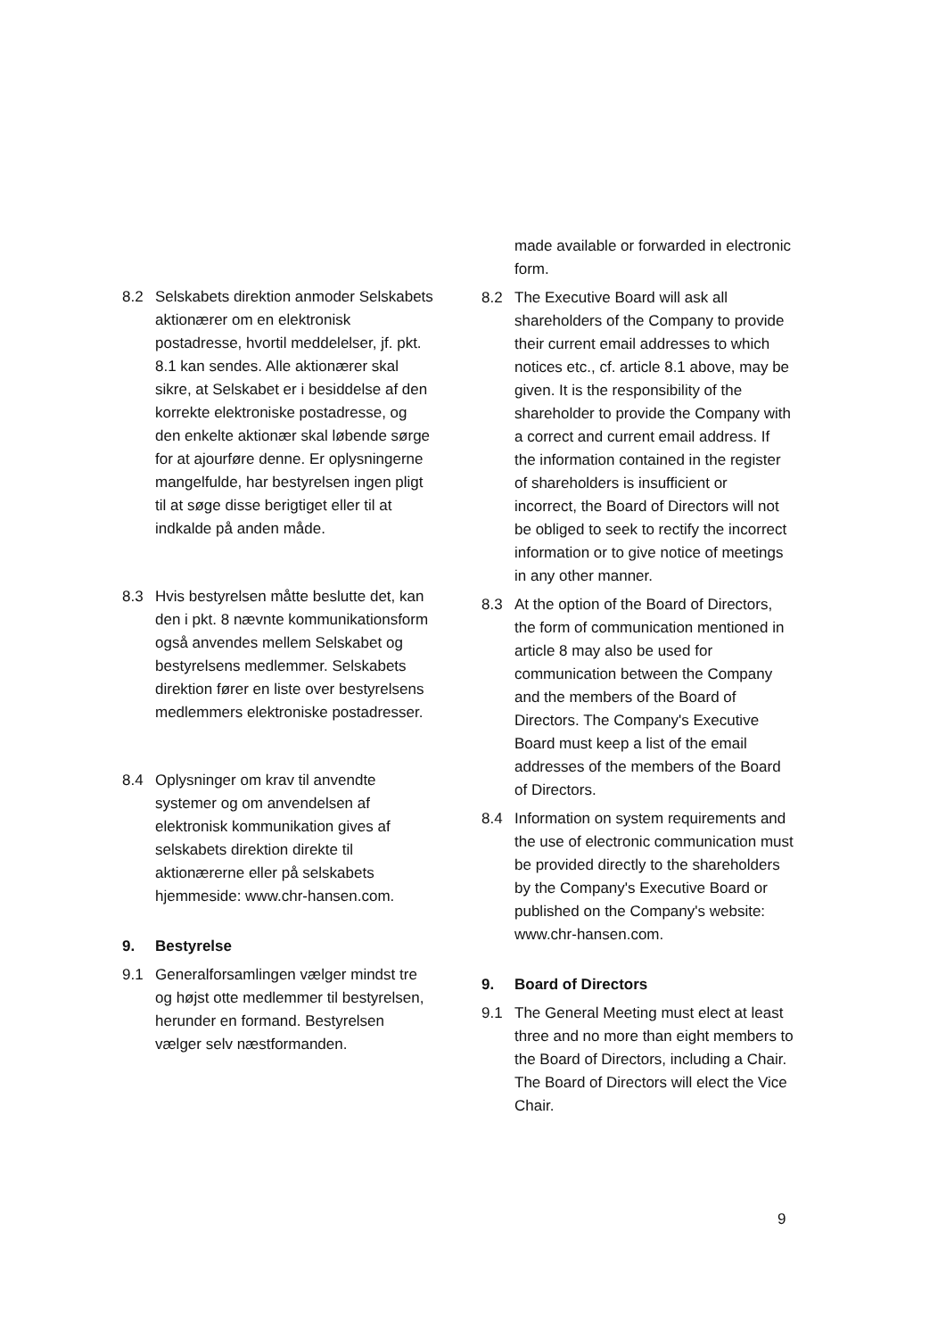8.2 Selskabets direktion anmoder Selskabets aktionærer om en elektronisk postadresse, hvortil meddelelser, jf. pkt. 8.1 kan sendes. Alle aktionærer skal sikre, at Selskabet er i besiddelse af den korrekte elektroniske postadresse, og den enkelte aktionær skal løbende sørge for at ajourføre denne. Er oplysningerne mangelfulde, har bestyrelsen ingen pligt til at søge disse berigtiget eller til at indkalde på anden måde.
8.3 Hvis bestyrelsen måtte beslutte det, kan den i pkt. 8 nævnte kommunikationsform også anvendes mellem Selskabet og bestyrelsens medlemmer. Selskabets direktion fører en liste over bestyrelsens medlemmers elektroniske postadresser.
8.4 Oplysninger om krav til anvendte systemer og om anvendelsen af elektronisk kommunikation gives af selskabets direktion direkte til aktionærerne eller på selskabets hjemmeside: www.chr-hansen.com.
9. Bestyrelse
9.1 Generalforsamlingen vælger mindst tre og højst otte medlemmer til bestyrelsen, herunder en formand. Bestyrelsen vælger selv næstformanden.
made available or forwarded in electronic form.
8.2 The Executive Board will ask all shareholders of the Company to provide their current email addresses to which notices etc., cf. article 8.1 above, may be given. It is the responsibility of the shareholder to provide the Company with a correct and current email address. If the information contained in the register of shareholders is insufficient or incorrect, the Board of Directors will not be obliged to seek to rectify the incorrect information or to give notice of meetings in any other manner.
8.3 At the option of the Board of Directors, the form of communication mentioned in article 8 may also be used for communication between the Company and the members of the Board of Directors. The Company's Executive Board must keep a list of the email addresses of the members of the Board of Directors.
8.4 Information on system requirements and the use of electronic communication must be provided directly to the shareholders by the Company's Executive Board or published on the Company's website: www.chr-hansen.com.
9. Board of Directors
9.1 The General Meeting must elect at least three and no more than eight members to the Board of Directors, including a Chair. The Board of Directors will elect the Vice Chair.
9